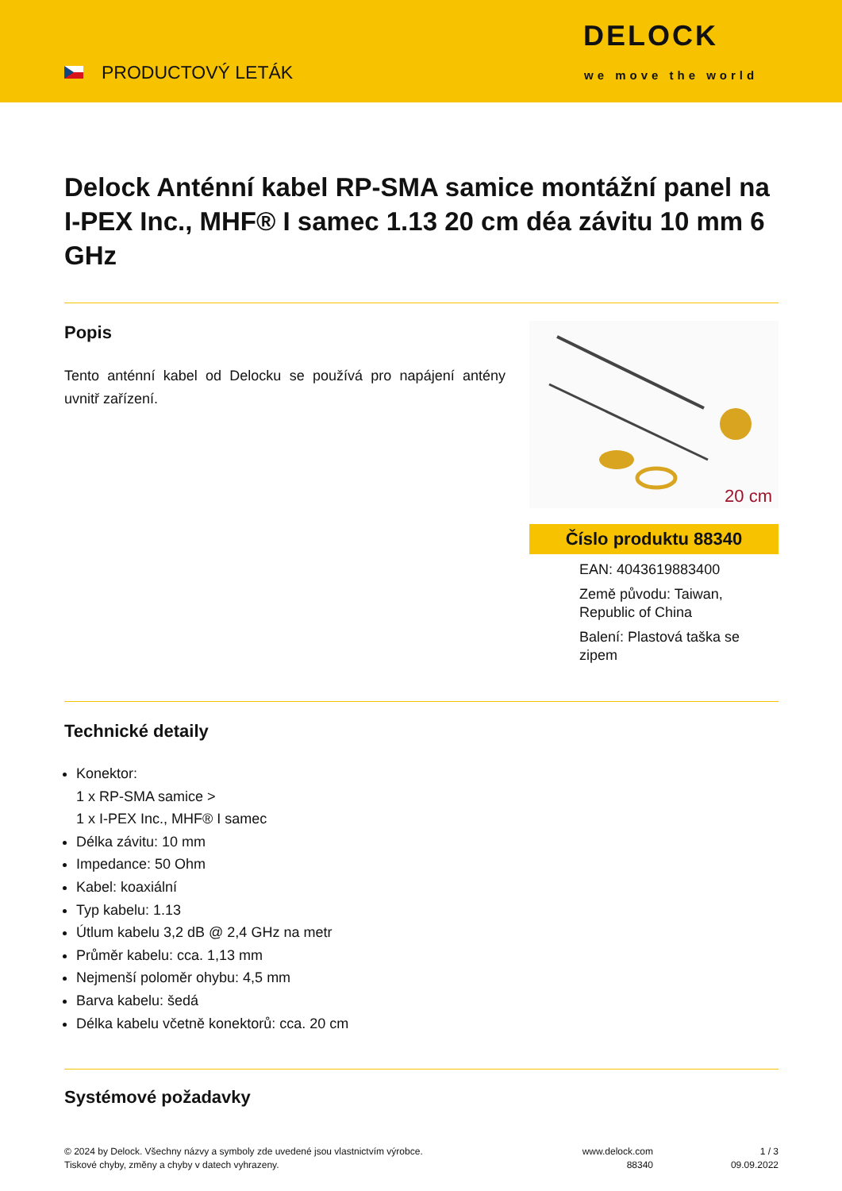PRODUCTOVÝ LETÁK
DELOCK
we move the world
Delock Anténní kabel RP-SMA samice montážní panel na I-PEX Inc., MHF® I samec 1.13 20 cm déa závitu 10 mm 6 GHz
Popis
Tento anténní kabel od Delocku se používá pro napájení antény uvnitř zařízení.
20 cm
Číslo produktu 88340
EAN: 4043619883400
Země původu: Taiwan, Republic of China
Balení: Plastová taška se zipem
Technické detaily
Konektor:
1 x RP-SMA samice >
1 x I-PEX Inc., MHF® I samec
Délka závitu: 10 mm
Impedance: 50 Ohm
Kabel: koaxiální
Typ kabelu: 1.13
Útlum kabelu 3,2 dB @ 2,4 GHz na metr
Průměr kabelu: cca. 1,13 mm
Nejmenší poloměr ohybu: 4,5 mm
Barva kabelu: šedá
Délka kabelu včetně konektorů: cca. 20 cm
Systémové požadavky
© 2024 by Delock. Všechny názvy a symboly zde uvedené jsou vlastnictvím výrobce.
Tiskové chyby, změny a chyby v datech vyhrazeny.
www.delock.com
88340
1 / 3
09.09.2022